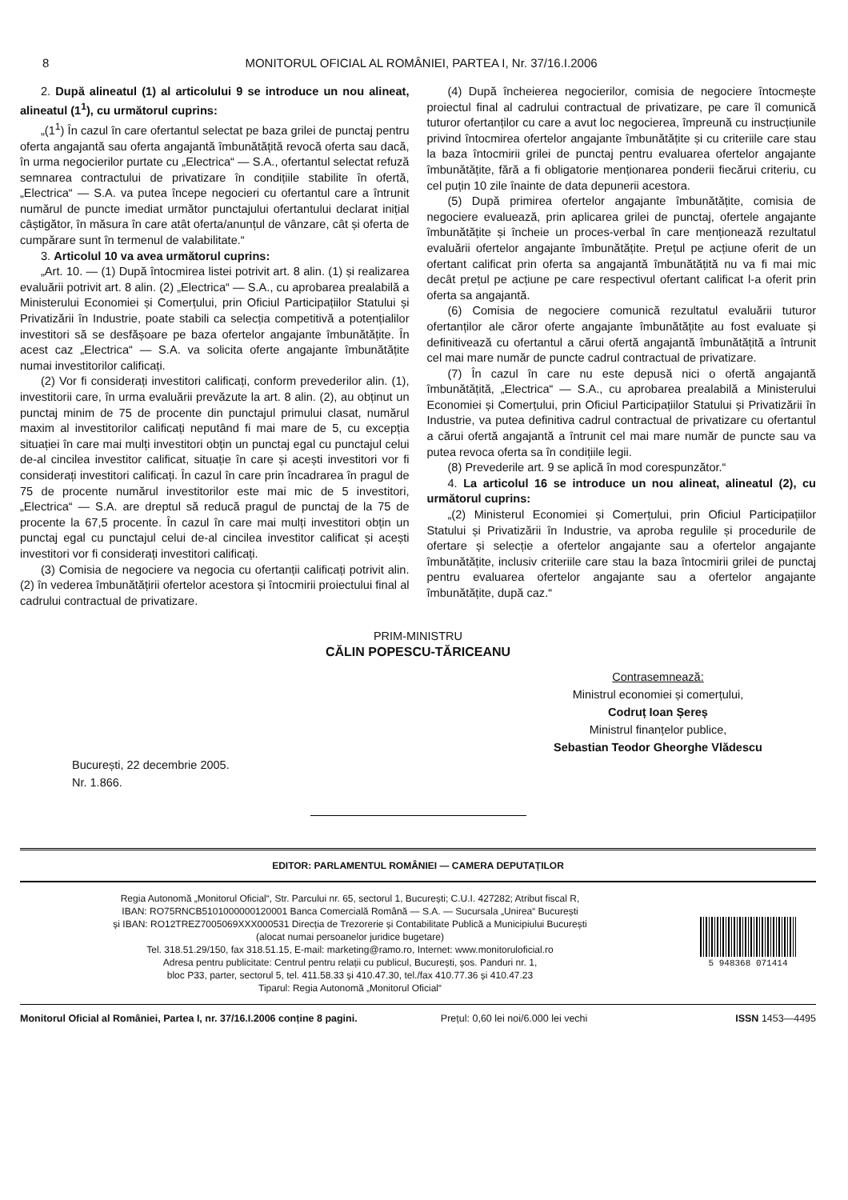8 MONITORUL OFICIAL AL ROMÂNIEI, PARTEA I, Nr. 37/16.I.2006
2. După alineatul (1) al articolului 9 se introduce un nou alineat, alineatul (1<sup>1</sup>), cu următorul cuprins:
„(1<sup>1</sup>) În cazul în care ofertantul selectat pe baza grilei de punctaj pentru oferta angajantă sau oferta angajantă îmbunătățită revocă oferta sau dacă, în urma negocierilor purtate cu „Electrica“ — S.A., ofertantul selectat refuză semnarea contractului de privatizare în condițiile stabilite în ofertă, „Electrica“ — S.A. va putea începe negocieri cu ofertantul care a întrunit numărul de puncte imediat următor punctajului ofertantului declarat inițial câștigător, în măsura în care atât oferta/anunțul de vânzare, cât și oferta de cumpărare sunt în termenul de valabilitate.“
3. Articolul 10 va avea următorul cuprins:
„Art. 10. — (1) După întocmirea listei potrivit art. 8 alin. (1) și realizarea evaluării potrivit art. 8 alin. (2) „Electrica“ — S.A., cu aprobarea prealabilă a Ministerului Economiei și Comerțului, prin Oficiul Participațiilor Statului și Privatizării în Industrie, poate stabili ca selecția competitivă a potențialilor investitori să se desfășoare pe baza ofertelor angajante îmbunătățite. În acest caz „Electrica“ — S.A. va solicita oferte angajante îmbunătățite numai investitorilor calificați.
(2) Vor fi considerați investitori calificați, conform prevederilor alin. (1), investitorii care, în urma evaluării prevăzute la art. 8 alin. (2), au obținut un punctaj minim de 75 de procente din punctajul primului clasat, numărul maxim al investitorilor calificați neputând fi mai mare de 5, cu excepția situației în care mai mulți investitori obțin un punctaj egal cu punctajul celui de-al cincilea investitor calificat, situație în care și acești investitori vor fi considerați investitori calificați. În cazul în care prin încadrarea în pragul de 75 de procente numărul investitorilor este mai mic de 5 investitori, „Electrica“ — S.A. are dreptul să reducă pragul de punctaj de la 75 de procente la 67,5 procente. În cazul în care mai mulți investitori obțin un punctaj egal cu punctajul celui de-al cincilea investitor calificat și acești investitori vor fi considerați investitori calificați.
(3) Comisia de negociere va negocia cu ofertanții calificați potrivit alin. (2) în vederea îmbunătățirii ofertelor acestora și întocmirii proiectului final al cadrului contractual de privatizare.
(4) După încheierea negocierilor, comisia de negociere întocmește proiectul final al cadrului contractual de privatizare, pe care îl comunică tuturor ofertanților cu care a avut loc negocierea, împreună cu instrucțiunile privind întocmirea ofertelor angajante îmbunătățite și cu criteriile care stau la baza întocmirii grilei de punctaj pentru evaluarea ofertelor angajante îmbunătățite, fără a fi obligatorie menționarea ponderii fiecărui criteriu, cu cel puțin 10 zile înainte de data depunerii acestora.
(5) După primirea ofertelor angajante îmbunătățite, comisia de negociere evaluează, prin aplicarea grilei de punctaj, ofertele angajante îmbunătățite și încheie un proces-verbal în care menționează rezultatul evaluării ofertelor angajante îmbunătățite. Prețul pe acțiune oferit de un ofertant calificat prin oferta sa angajantă îmbunătățită nu va fi mai mic decât prețul pe acțiune pe care respectivul ofertant calificat l-a oferit prin oferta sa angajantă.
(6) Comisia de negociere comunică rezultatul evaluării tuturor ofertanților ale căror oferte angajante îmbunătățite au fost evaluate și definitivează cu ofertantul a cărui ofertă angajantă îmbunătățită a întrunit cel mai mare număr de puncte cadrul contractual de privatizare.
(7) În cazul în care nu este depusă nici o ofertă angajantă îmbunătățită, „Electrica“ — S.A., cu aprobarea prealabilă a Ministerului Economiei și Comerțului, prin Oficiul Participațiilor Statului și Privatizării în Industrie, va putea definitiva cadrul contractual de privatizare cu ofertantul a cărui ofertă angajantă a întrunit cel mai mare număr de puncte sau va putea revoca oferta sa în condițiile legii.
(8) Prevederile art. 9 se aplică în mod corespunzător.“
4. La articolul 16 se introduce un nou alineat, alineatul (2), cu următorul cuprins:
„(2) Ministerul Economiei și Comerțului, prin Oficiul Participațiilor Statului și Privatizării în Industrie, va aproba regulile și procedurile de ofertare și selecție a ofertelor angajante sau a ofertelor angajante îmbunătățite, inclusiv criteriile care stau la baza întocmirii grilei de punctaj pentru evaluarea ofertelor angajante sau a ofertelor angajante îmbunătățite, după caz.“
PRIM-MINISTRU
CĂLIN POPESCU-TĂRICEANU
Contrasemnează:
Ministrul economiei și comerțului,
Codruț Ioan Șereș
Ministrul finanțelor publice,
Sebastian Teodor Gheorghe Vlădescu
București, 22 decembrie 2005.
Nr. 1.866.
EDITOR: PARLAMENTUL ROMÂNIEI — CAMERA DEPUTAȚILOR
Regia Autonomă „Monitorul Oficial“, Str. Parcului nr. 65, sectorul 1, București; C.U.I. 427282; Atribut fiscal R,
IBAN: RO75RNCB5101000000120001 Banca Comercială Română — S.A. — Sucursala „Unirea“ București
și IBAN: RO12TREZ7005069XXX000531 Direcția de Trezorerie și Contabilitate Publică a Municipiului București
(alocat numai persoanelor juridice bugetare)
Tel. 318.51.29/150, fax 318.51.15, E-mail: marketing@ramo.ro, Internet: www.monitoruloficial.ro
Adresa pentru publicitate: Centrul pentru relații cu publicul, București, șos. Panduri nr. 1,
bloc P33, parter, sectorul 5, tel. 411.58.33 și 410.47.30, tel./fax 410.77.36 și 410.47.23
Tiparul: Regia Autonomă „Monitorul Oficial“
5 948368 071414
Monitorul Oficial al României, Partea I, nr. 37/16.I.2006 conține 8 pagini. Prețul: 0,60 lei noi/6.000 lei vechi ISSN 1453—4495